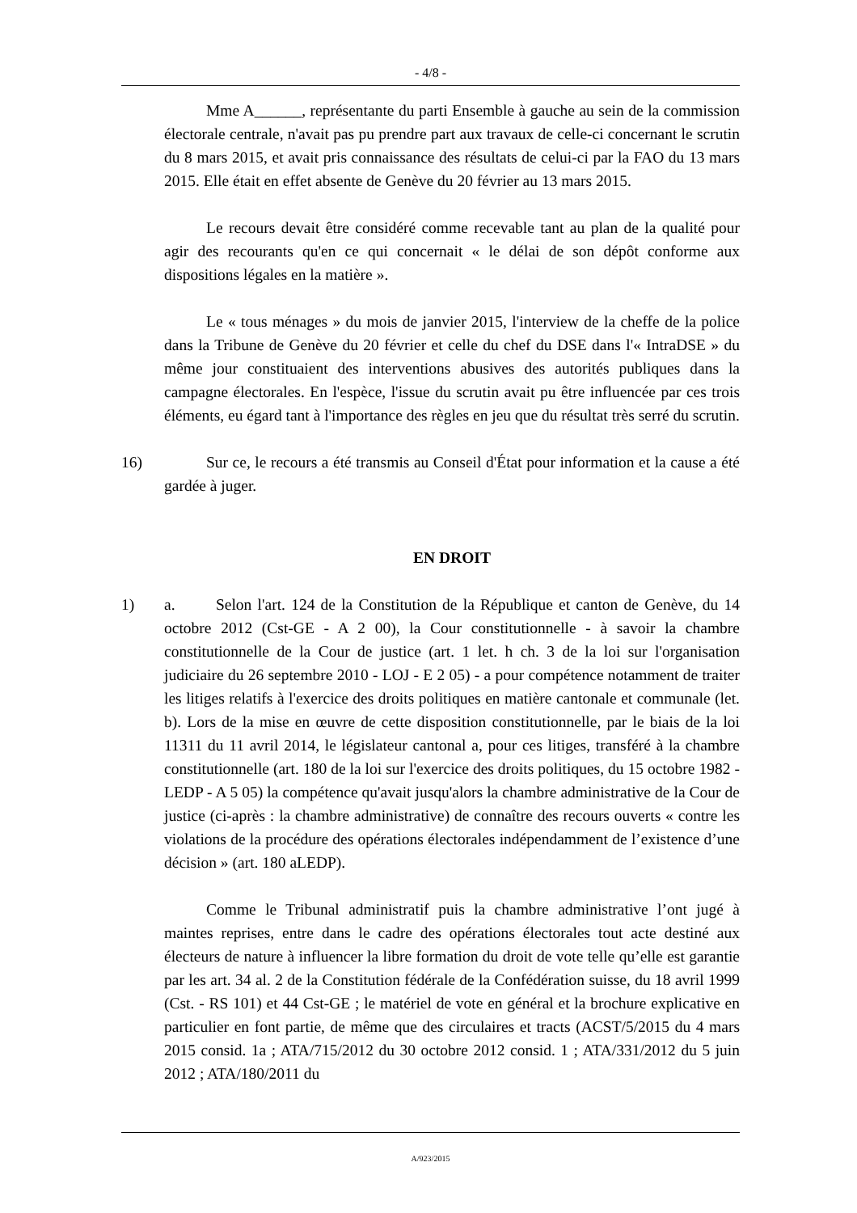- 4/8 -
Mme A______, représentante du parti Ensemble à gauche au sein de la commission électorale centrale, n'avait pas pu prendre part aux travaux de celle-ci concernant le scrutin du 8 mars 2015, et avait pris connaissance des résultats de celui-ci par la FAO du 13 mars 2015. Elle était en effet absente de Genève du 20 février au 13 mars 2015.
Le recours devait être considéré comme recevable tant au plan de la qualité pour agir des recourants qu'en ce qui concernait « le délai de son dépôt conforme aux dispositions légales en la matière ».
Le « tous ménages » du mois de janvier 2015, l'interview de la cheffe de la police dans la Tribune de Genève du 20 février et celle du chef du DSE dans l'« IntraDSE » du même jour constituaient des interventions abusives des autorités publiques dans la campagne électorales. En l'espèce, l'issue du scrutin avait pu être influencée par ces trois éléments, eu égard tant à l'importance des règles en jeu que du résultat très serré du scrutin.
16) Sur ce, le recours a été transmis au Conseil d'État pour information et la cause a été gardée à juger.
EN DROIT
1) a. Selon l'art. 124 de la Constitution de la République et canton de Genève, du 14 octobre 2012 (Cst-GE - A 2 00), la Cour constitutionnelle - à savoir la chambre constitutionnelle de la Cour de justice (art. 1 let. h ch. 3 de la loi sur l'organisation judiciaire du 26 septembre 2010 - LOJ - E 2 05) - a pour compétence notamment de traiter les litiges relatifs à l'exercice des droits politiques en matière cantonale et communale (let. b). Lors de la mise en œuvre de cette disposition constitutionnelle, par le biais de la loi 11311 du 11 avril 2014, le législateur cantonal a, pour ces litiges, transféré à la chambre constitutionnelle (art. 180 de la loi sur l'exercice des droits politiques, du 15 octobre 1982 - LEDP - A 5 05) la compétence qu'avait jusqu'alors la chambre administrative de la Cour de justice (ci-après : la chambre administrative) de connaître des recours ouverts « contre les violations de la procédure des opérations électorales indépendamment de l’existence d’une décision » (art. 180 aLEDP).
Comme le Tribunal administratif puis la chambre administrative l’ont jugé à maintes reprises, entre dans le cadre des opérations électorales tout acte destiné aux électeurs de nature à influencer la libre formation du droit de vote telle qu’elle est garantie par les art. 34 al. 2 de la Constitution fédérale de la Confédération suisse, du 18 avril 1999 (Cst. - RS 101) et 44 Cst-GE ; le matériel de vote en général et la brochure explicative en particulier en font partie, de même que des circulaires et tracts (ACST/5/2015 du 4 mars 2015 consid. 1a ; ATA/715/2012 du 30 octobre 2012 consid. 1 ; ATA/331/2012 du 5 juin 2012 ; ATA/180/2011 du
A/923/2015